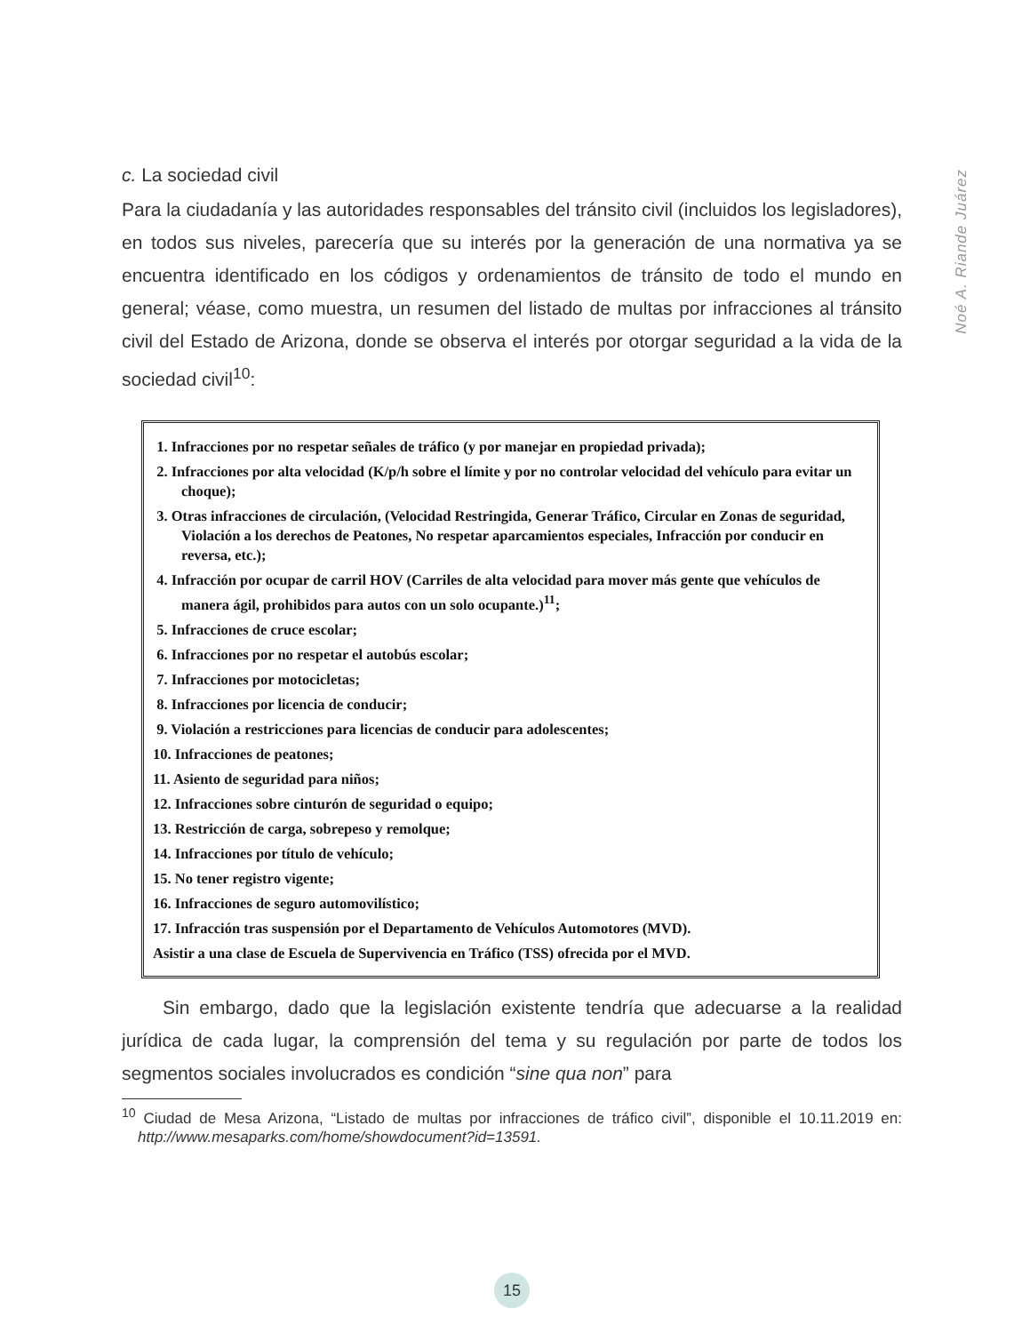Noé A. Riande Juárez
c. La sociedad civil
Para la ciudadanía y las autoridades responsables del tránsito civil (incluidos los legisladores), en todos sus niveles, parecería que su interés por la generación de una normativa ya se encuentra identificado en los códigos y ordenamientos de tránsito de todo el mundo en general; véase, como muestra, un resumen del listado de multas por infracciones al tránsito civil del Estado de Arizona, donde se observa el interés por otorgar seguridad a la vida de la sociedad civil<sup>10</sup>:
1. Infracciones por no respetar señales de tráfico (y por manejar en propiedad privada);
2. Infracciones por alta velocidad (K/p/h sobre el límite y por no controlar velocidad del vehículo para evitar un choque);
3. Otras infracciones de circulación, (Velocidad Restringida, Generar Tráfico, Circular en Zonas de seguridad, Violación a los derechos de Peatones, No respetar aparcamientos especiales, Infracción por conducir en reversa, etc.);
4. Infracción por ocupar de carril HOV (Carriles de alta velocidad para mover más gente que vehículos de manera ágil, prohibidos para autos con un solo ocupante.)<sup>11</sup>;
5. Infracciones de cruce escolar;
6. Infracciones por no respetar el autobús escolar;
7. Infracciones por motocicletas;
8. Infracciones por licencia de conducir;
9. Violación a restricciones para licencias de conducir para adolescentes;
10. Infracciones de peatones;
11. Asiento de seguridad para niños;
12. Infracciones sobre cinturón de seguridad o equipo;
13. Restricción de carga, sobrepeso y remolque;
14. Infracciones por título de vehículo;
15. No tener registro vigente;
16. Infracciones de seguro automovilístico;
17. Infracción tras suspensión por el Departamento de Vehículos Automotores (MVD).
Asistir a una clase de Escuela de Supervivencia en Tráfico (TSS) ofrecida por el MVD.
Sin embargo, dado que la legislación existente tendría que adecuarse a la realidad jurídica de cada lugar, la comprensión del tema y su regulación por parte de todos los segmentos sociales involucrados es condición “sine qua non” para
<sup>10</sup> Ciudad de Mesa Arizona, “Listado de multas por infracciones de tráfico civil”, disponible el 10.11.2019 en: http://www.mesaparks.com/home/showdocument?id=13591.
15